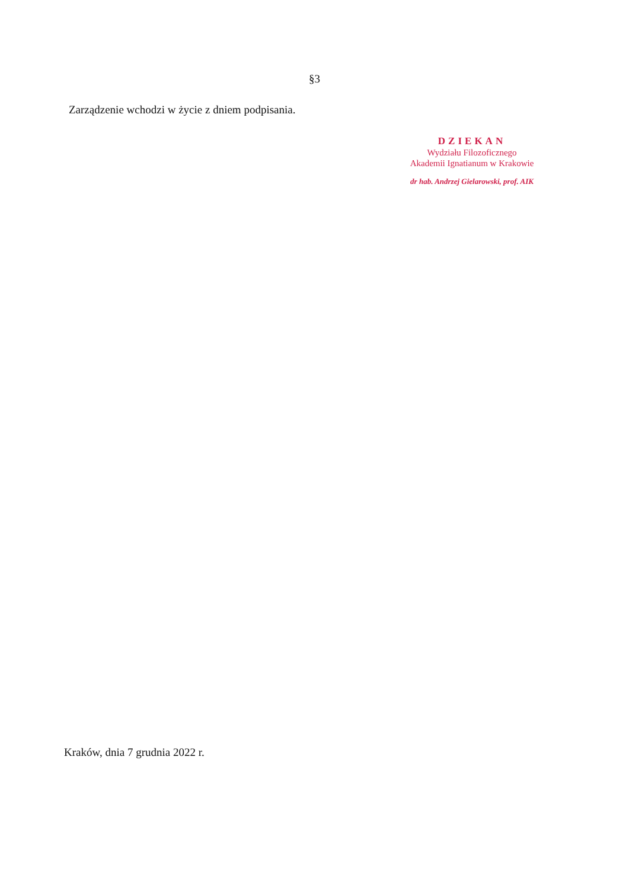§3
Zarządzenie wchodzi w życie z dniem podpisania.
DZIEKAN
Wydziału Filozoficznego
Akademii Ignatianum w Krakowie
dr hab. Andrzej Gielarowski, prof. AIK
Kraków, dnia 7 grudnia 2022 r.